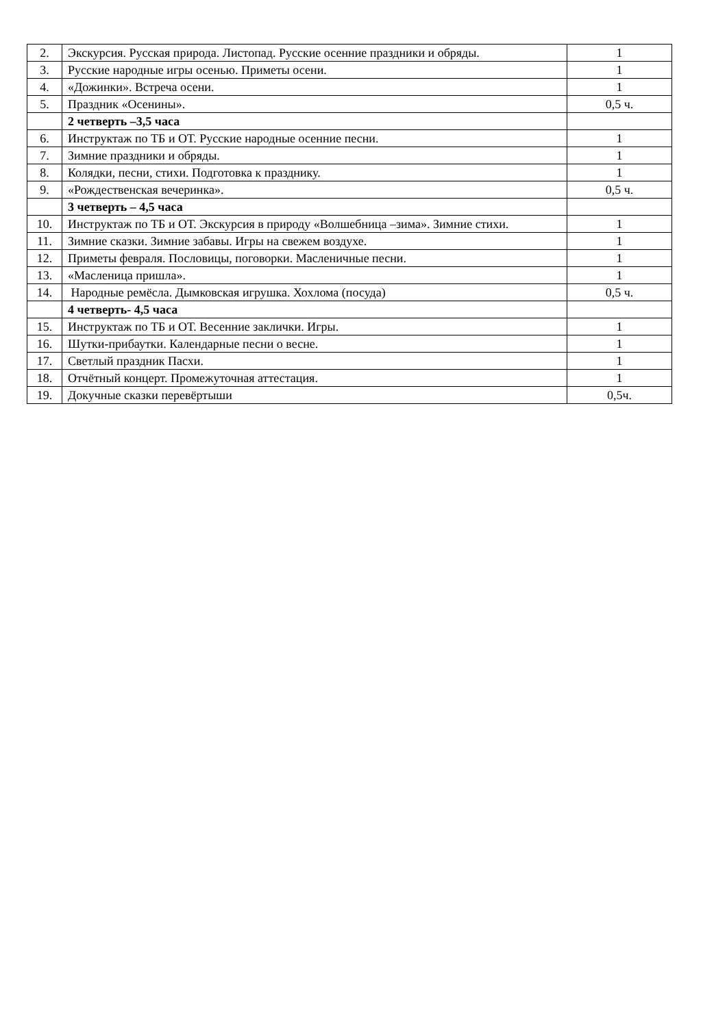| 2. | Экскурсия. Русская природа. Листопад. Русские осенние праздники и обряды. | 1 |
| 3. | Русские народные игры осенью. Приметы осени. | 1 |
| 4. | «Дожинки». Встреча осени. | 1 |
| 5. | Праздник «Осенины». | 0,5 ч. |
| | 2 четверть –3,5 часа | |
| 6. | Инструктаж по ТБ и ОТ. Русские народные осенние песни. | 1 |
| 7. | Зимние праздники и обряды. | 1 |
| 8. | Колядки, песни, стихи. Подготовка к празднику. | 1 |
| 9. | «Рождественская вечеринка». | 0,5 ч. |
| | 3 четверть – 4,5 часа | |
| 10. | Инструктаж по ТБ и ОТ. Экскурсия в природу «Волшебница –зима». Зимние стихи. | 1 |
| 11. | Зимние сказки. Зимние забавы. Игры на свежем воздухе. | 1 |
| 12. | Приметы февраля. Пословицы, поговорки. Масленичные песни. | 1 |
| 13. | «Масленица пришла». | 1 |
| 14. | Народные ремёсла. Дымковская игрушка. Хохлома (посуда) | 0,5 ч. |
| | 4 четверть- 4,5 часа | |
| 15. | Инструктаж по ТБ и ОТ. Весенние заклички. Игры. | 1 |
| 16. | Шутки-прибаутки. Календарные песни о весне. | 1 |
| 17. | Светлый праздник Пасхи. | 1 |
| 18. | Отчётный концерт. Промежуточная аттестация. | 1 |
| 19. | Докучные сказки перевёртыши | 0,5ч. |